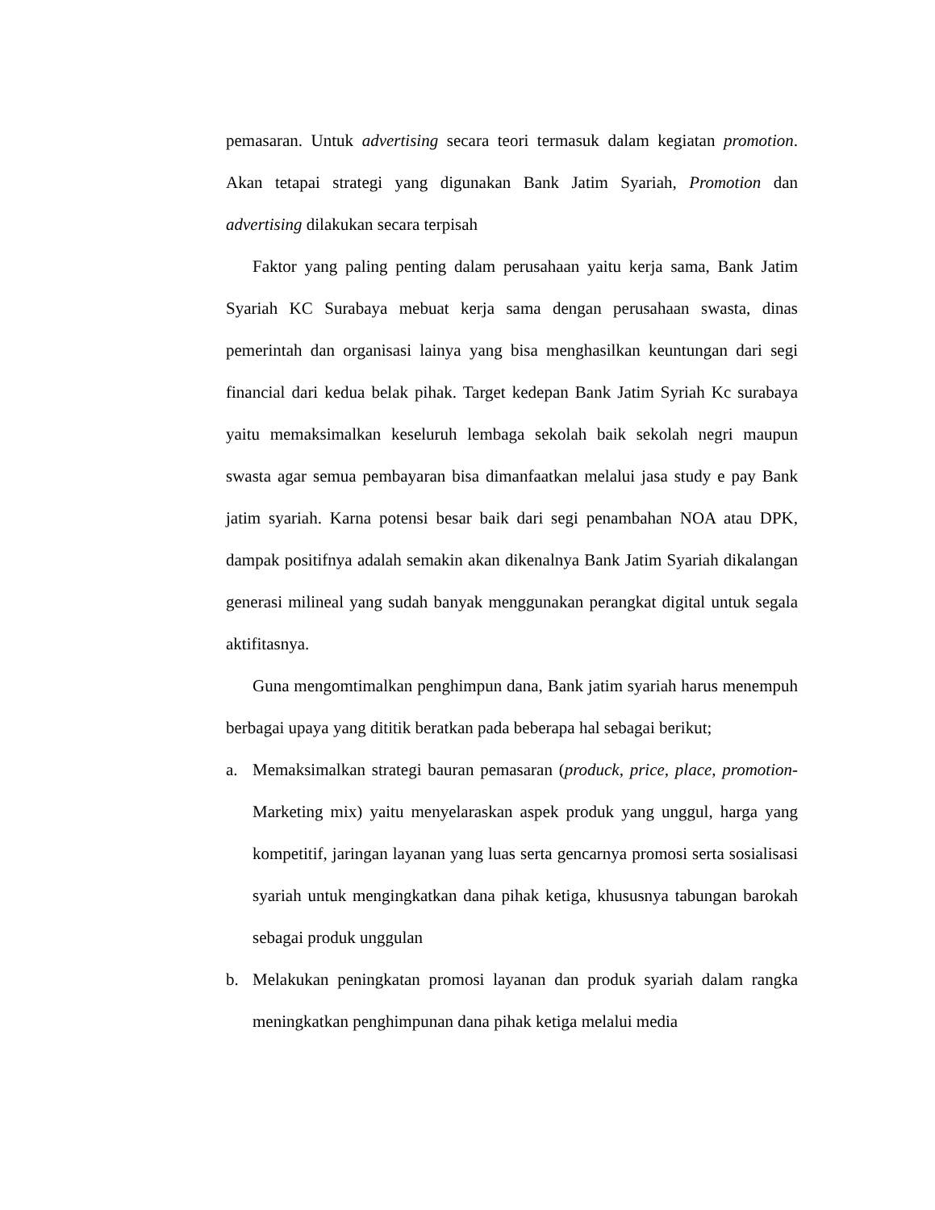pemasaran. Untuk advertising secara teori termasuk dalam kegiatan promotion. Akan tetapai strategi yang digunakan Bank Jatim Syariah, Promotion dan advertising dilakukan secara terpisah
Faktor yang paling penting dalam perusahaan yaitu kerja sama, Bank Jatim Syariah KC Surabaya mebuat kerja sama dengan perusahaan swasta, dinas pemerintah dan organisasi lainya yang bisa menghasilkan keuntungan dari segi financial dari kedua belak pihak. Target kedepan Bank Jatim Syriah Kc surabaya yaitu memaksimalkan keseluruh lembaga sekolah baik sekolah negri maupun swasta agar semua pembayaran bisa dimanfaatkan melalui jasa study e pay Bank jatim syariah. Karna potensi besar baik dari segi penambahan NOA atau DPK, dampak positifnya adalah semakin akan dikenalnya Bank Jatim Syariah dikalangan generasi milineal yang sudah banyak menggunakan perangkat digital untuk segala aktifitasnya.
Guna mengomtimalkan penghimpun dana, Bank jatim syariah harus menempuh berbagai upaya yang dititik beratkan pada beberapa hal sebagai berikut;
a. Memaksimalkan strategi bauran pemasaran (produck, price, place, promotion- Marketing mix) yaitu menyelaraskan aspek produk yang unggul, harga yang kompetitif, jaringan layanan yang luas serta gencarnya promosi serta sosialisasi syariah untuk mengingkatkan dana pihak ketiga, khususnya tabungan barokah sebagai produk unggulan
b. Melakukan peningkatan promosi layanan dan produk syariah dalam rangka meningkatkan penghimpunan dana pihak ketiga melalui media